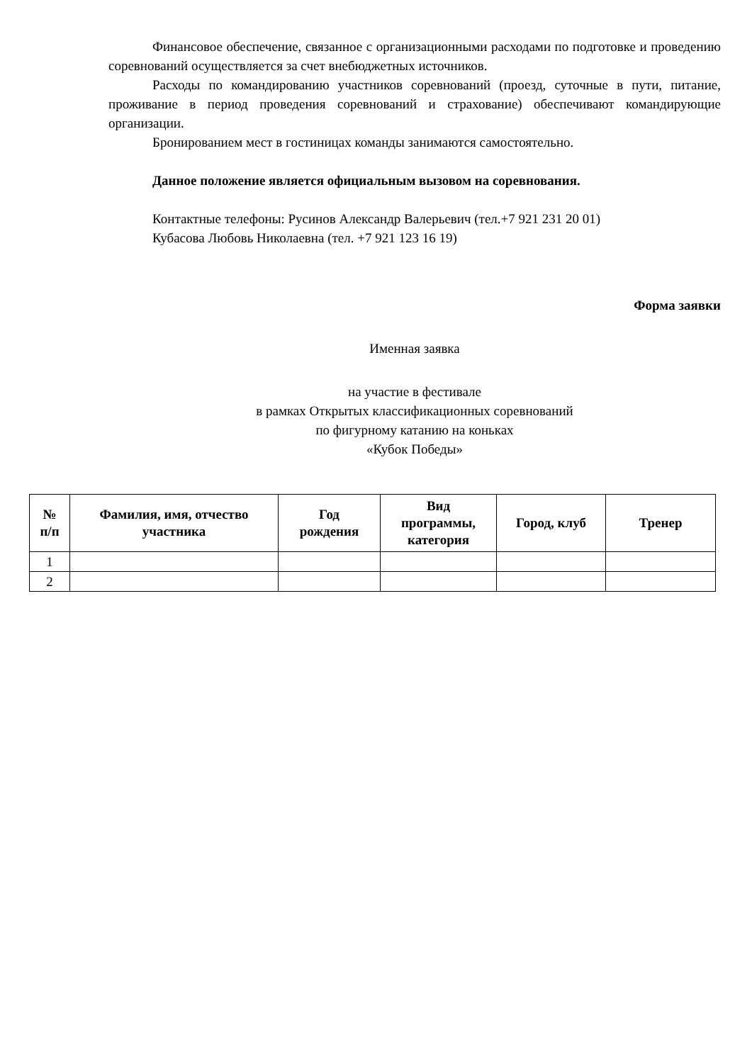Финансовое обеспечение, связанное с организационными расходами по подготовке и проведению соревнований осуществляется за счет внебюджетных источников.
Расходы по командированию участников соревнований (проезд, суточные в пути, питание, проживание в период проведения соревнований и страхование) обеспечивают командирующие организации.
Бронированием мест в гостиницах команды занимаются самостоятельно.
Данное положение является официальным вызовом на соревнования.
Контактные телефоны: Русинов Александр Валерьевич (тел.+7 921 231 20 01)
Кубасова Любовь Николаевна (тел. +7 921 123 16 19)
Форма заявки
Именная заявка
на участие в фестивале
в рамках Открытых классификационных соревнований
по фигурному катанию на коньках
«Кубок Победы»
| № п/п | Фамилия, имя, отчество участника | Год рождения | Вид программы, категория | Город, клуб | Тренер |
| --- | --- | --- | --- | --- | --- |
| 1 | | | | | |
| 2 | | | | | |